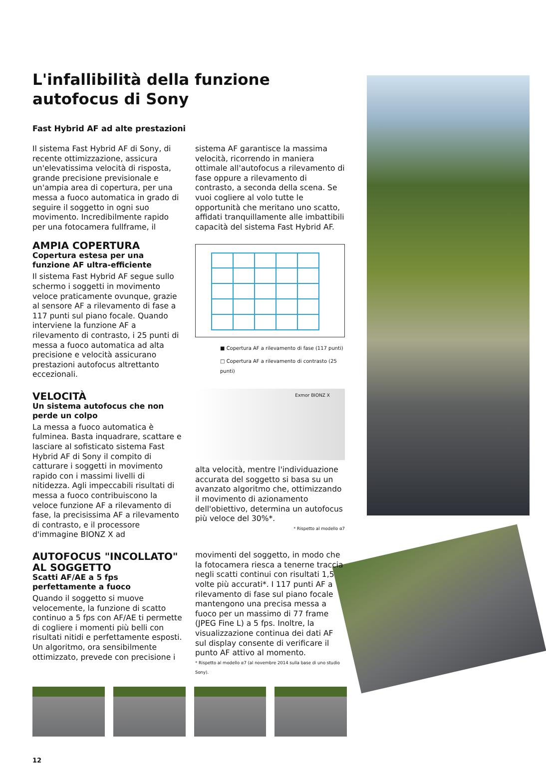L'infallibilità della funzione autofocus di Sony
Fast Hybrid AF ad alte prestazioni
Il sistema Fast Hybrid AF di Sony, di recente ottimizzazione, assicura un'elevatissima velocità di risposta, grande precisione previsionale e un'ampia area di copertura, per una messa a fuoco automatica in grado di seguire il soggetto in ogni suo movimento. Incredibilmente rapido per una fotocamera fullframe, il
AMPIA COPERTURA
Copertura estesa per una funzione AF ultra-efficiente
Il sistema Fast Hybrid AF segue sullo schermo i soggetti in movimento veloce praticamente ovunque, grazie al sensore AF a rilevamento di fase a 117 punti sul piano focale. Quando interviene la funzione AF a rilevamento di contrasto, i 25 punti di messa a fuoco automatica ad alta precisione e velocità assicurano prestazioni autofocus altrettanto eccezionali.
VELOCITÀ
Un sistema autofocus che non perde un colpo
La messa a fuoco automatica è fulminea. Basta inquadrare, scattare e lasciare al sofisticato sistema Fast Hybrid AF di Sony il compito di catturare i soggetti in movimento rapido con i massimi livelli di nitidezza. Agli impeccabili risultati di messa a fuoco contribuiscono la veloce funzione AF a rilevamento di fase, la precisissima AF a rilevamento di contrasto, e il processore d'immagine BIONZ X ad
AUTOFOCUS "INCOLLATO" AL SOGGETTO
Scatti AF/AE a 5 fps perfettamente a fuoco
Quando il soggetto si muove velocemente, la funzione di scatto continuo a 5 fps con AF/AE ti permette di cogliere i momenti più belli con risultati nitidi e perfettamente esposti. Un algoritmo, ora sensibilmente ottimizzato, prevede con precisione i
sistema AF garantisce la massima velocità, ricorrendo in maniera ottimale all'autofocus a rilevamento di fase oppure a rilevamento di contrasto, a seconda della scena. Se vuoi cogliere al volo tutte le opportunità che meritano uno scatto, affidati tranquillamente alle imbattibili capacità del sistema Fast Hybrid AF.
■ Copertura AF a rilevamento di fase (117 punti)
□ Copertura AF a rilevamento di contrasto (25 punti)
Exmor BIONZ X
alta velocità, mentre l'individuazione accurata del soggetto si basa su un avanzato algoritmo che, ottimizzando il movimento di azionamento dell'obiettivo, determina un autofocus più veloce del 30%*.
* Rispetto al modello α7
movimenti del soggetto, in modo che la fotocamera riesca a tenerne traccia negli scatti continui con risultati 1,5 volte più accurati*. I 117 punti AF a rilevamento di fase sul piano focale mantengono una precisa messa a fuoco per un massimo di 77 frame (JPEG Fine L) a 5 fps. Inoltre, la visualizzazione continua dei dati AF sul display consente di verificare il punto AF attivo al momento.
* Rispetto al modello α7 (al novembre 2014 sulla base di uno studio Sony).
12